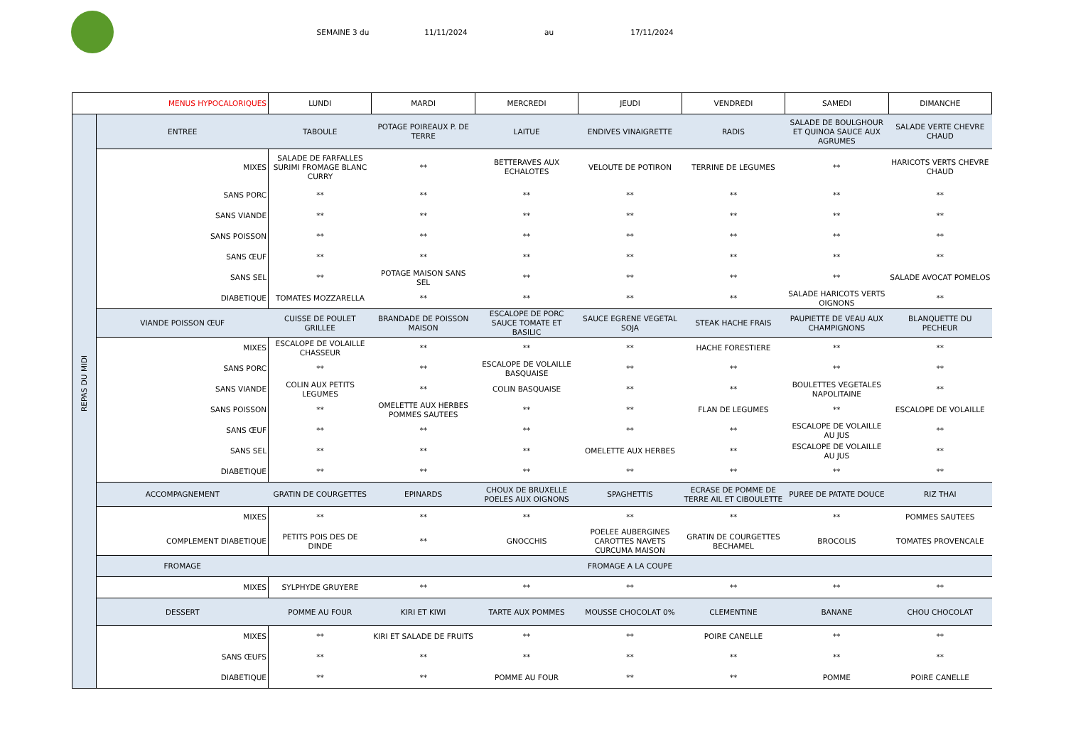SEMAINE 3 du 11/11/2024 au 17/11/2024
| MENUS HYPOCALORIQUES | | LUNDI | MARDI | MERCREDI | JEUDI | VENDREDI | SAMEDI | DIMANCHE |
| REPAS DU MIDI | ENTREE | TABOULE | POTAGE POIREAUX P. DE TERRE | LAITUE | ENDIVES VINAIGRETTE | RADIS | SALADE DE BOULGHOUR ET QUINOA SAUCE AUX AGRUMES | SALADE VERTE CHEVRE CHAUD |
| | MIXES | SALADE DE FARFALLES SURIMI FROMAGE BLANC CURRY | ** | BETTERAVES AUX ECHALOTES | VELOUTE DE POTIRON | TERRINE DE LEGUMES | ** | HARICOTS VERTS CHEVRE CHAUD |
| | SANS PORC | ** | ** | ** | ** | ** | ** | ** |
| | SANS VIANDE | ** | ** | ** | ** | ** | ** | ** |
| | SANS POISSON | ** | ** | ** | ** | ** | ** | ** |
| | SANS ŒUF | ** | ** | ** | ** | ** | ** | ** |
| | SANS SEL | ** | POTAGE MAISON SANS SEL | ** | ** | ** | ** | SALADE AVOCAT POMELOS |
| | DIABETIQUE | TOMATES MOZZARELLA | ** | ** | ** | ** | SALADE HARICOTS VERTS OIGNONS | ** |
| | VIANDE POISSON ŒUF | CUISSE DE POULET GRILLEE | BRANDADE DE POISSON MAISON | ESCALOPE DE PORC SAUCE TOMATE ET BASILIC | SAUCE EGRENE VEGETAL SOJA | STEAK HACHE FRAIS | PAUPIETTE DE VEAU AUX CHAMPIGNONS | BLANQUETTE DU PECHEUR |
| | MIXES | ESCALOPE DE VOLAILLE CHASSEUR | ** | ** | ** | HACHE FORESTIERE | ** | ** |
| | SANS PORC | ** | ** | ESCALOPE DE VOLAILLE BASQUAISE | ** | ** | ** | ** |
| | SANS VIANDE | COLIN AUX PETITS LEGUMES | ** | COLIN BASQUAISE | ** | ** | BOULETTES VEGETALES NAPOLITAINE | ** |
| | SANS POISSON | ** | OMELETTE AUX HERBES POMMES SAUTEES | ** | ** | FLAN DE LEGUMES | ** | ESCALOPE DE VOLAILLE |
| | SANS ŒUF | ** | ** | ** | ** | ** | ESCALOPE DE VOLAILLE AU JUS | ** |
| | SANS SEL | ** | ** | ** | OMELETTE AUX HERBES | ** | ESCALOPE DE VOLAILLE AU JUS | ** |
| | DIABETIQUE | ** | ** | ** | ** | ** | ** | ** |
| | ACCOMPAGNEMENT | GRATIN DE COURGETTES | EPINARDS | CHOUX DE BRUXELLE POELES AUX OIGNONS | SPAGHETTIS | ECRASE DE POMME DE TERRE AIL ET CIBOULETTE | PUREE DE PATATE DOUCE | RIZ THAI |
| | MIXES | ** | ** | ** | ** | ** | ** | POMMES SAUTEES |
| | COMPLEMENT DIABETIQUE | PETITS POIS DES DE DINDE | ** | GNOCCHIS | POELEE AUBERGINES CAROTTES NAVETS CURCUMA MAISON | GRATIN DE COURGETTES BECHAMEL | BROCOLIS | TOMATES PROVENCALE |
| | FROMAGE | FROMAGE A LA COUPE | | | | | | |
| | MIXES | SYLPHYDE GRUYERE | ** | ** | ** | ** | ** | ** |
| | DESSERT | POMME AU FOUR | KIRI ET KIWI | TARTE AUX POMMES | MOUSSE CHOCOLAT 0% | CLEMENTINE | BANANE | CHOU CHOCOLAT |
| | MIXES | ** | KIRI ET SALADE DE FRUITS | ** | ** | POIRE CANELLE | ** | ** |
| | SANS ŒUFS | ** | ** | ** | ** | ** | ** | ** |
| | DIABETIQUE | ** | ** | POMME AU FOUR | ** | ** | POMME | POIRE CANELLE |